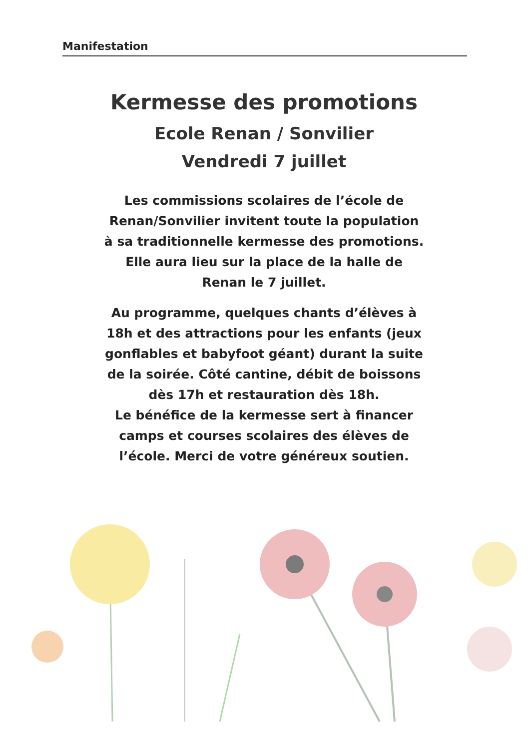Manifestation
Kermesse des promotions
Ecole Renan / Sonvilier
Vendredi 7 juillet
Les commissions scolaires de l’école de Renan/Sonvilier invitent toute la population à sa traditionnelle kermesse des promotions. Elle aura lieu sur la place de la halle de Renan le 7 juillet.
Au programme, quelques chants d’élèves à 18h et des attractions pour les enfants (jeux gonflables et babyfoot géant) durant la suite de la soirée. Côté cantine, débit de boissons dès 17h et restauration dès 18h.
Le bénéfice de la kermesse sert à financer camps et courses scolaires des élèves de l’école. Merci de votre généreux soutien.